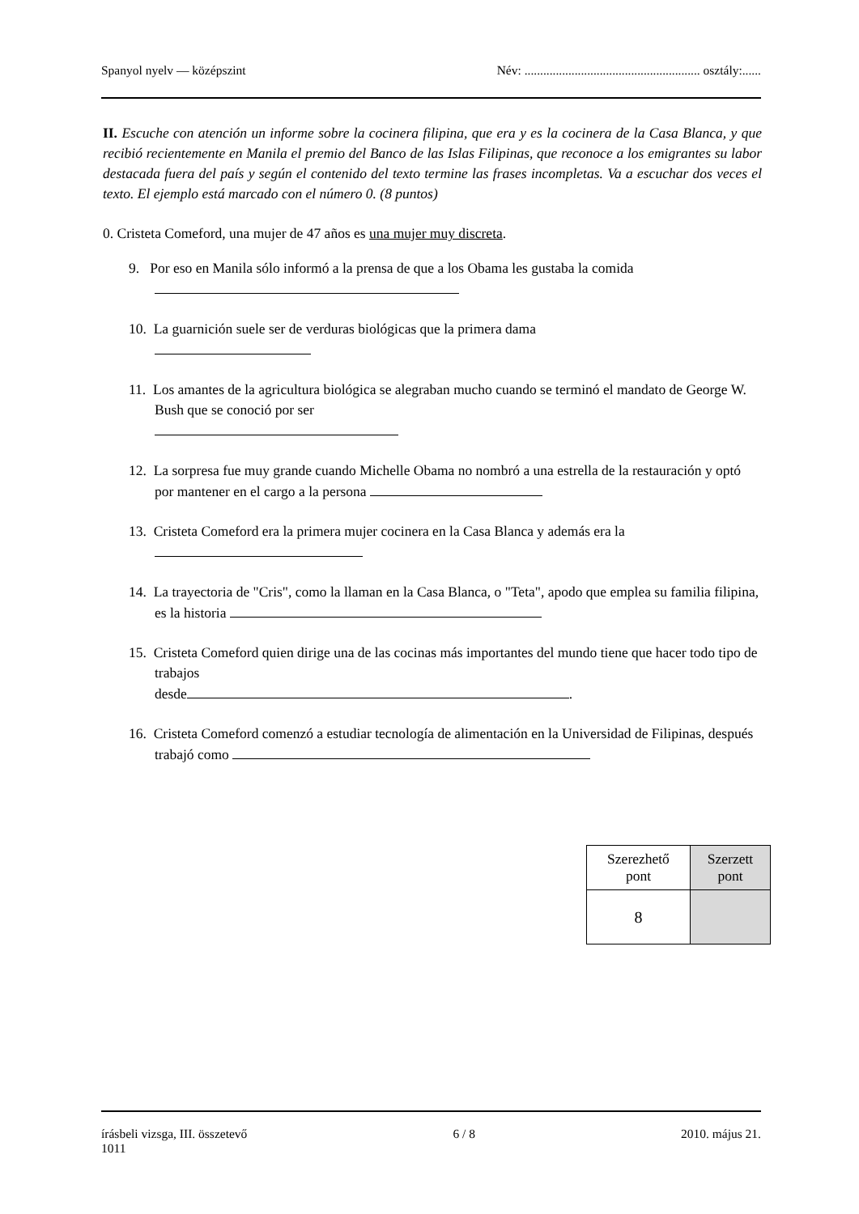Spanyol nyelv — középszint Név: ........................................................ osztály:......
II. Escuche con atención un informe sobre la cocinera filipina, que era y es la cocinera de la Casa Blanca, y que recibió recientemente en Manila el premio del Banco de las Islas Filipinas, que reconoce a los emigrantes su labor destacada fuera del país y según el contenido del texto termine las frases incompletas. Va a escuchar dos veces el texto. El ejemplo está marcado con el número 0. (8 puntos)
0. Cristeta Comeford, una mujer de 47 años es una mujer muy discreta.
9. Por eso en Manila sólo informó a la prensa de que a los Obama les gustaba la comida
10. La guarnición suele ser de verduras biológicas que la primera dama
11. Los amantes de la agricultura biológica se alegraban mucho cuando se terminó el mandato de George W. Bush que se conoció por ser
12. La sorpresa fue muy grande cuando Michelle Obama no nombró a una estrella de la restauración y optó por mantener en el cargo a la persona
13. Cristeta Comeford era la primera mujer cocinera en la Casa Blanca y además era la
14. La trayectoria de "Cris", como la llaman en la Casa Blanca, o "Teta", apodo que emplea su familia filipina, es la historia
15. Cristeta Comeford quien dirige una de las cocinas más importantes del mundo tiene que hacer todo tipo de trabajos
desde .
16. Cristeta Comeford comenzó a estudiar tecnología de alimentación en la Universidad de Filipinas, después trabajó como
| Szerezhető pont | Szerzett pont |
| 8 | |
írásbeli vizsga, III. összetevő
1011 6 / 8 2010. május 21.